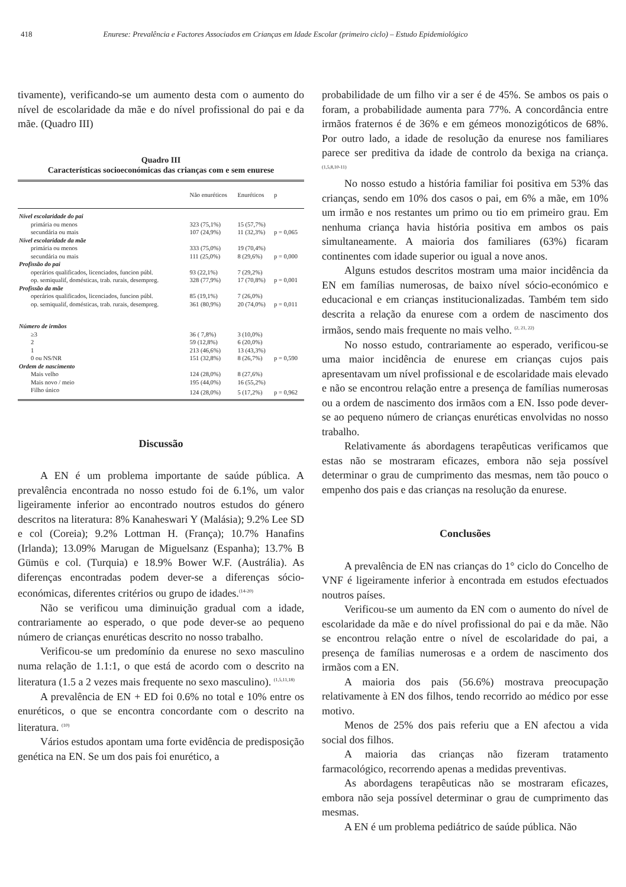418 Enurese: Prevalência e Factores Associados em Crianças em Idade Escolar (primeiro ciclo) – Estudo Epidemiológico
tivamente), verificando-se um aumento desta com o aumento do nível de escolaridade da mãe e do nível profissional do pai e da mãe. (Quadro III)
Quadro III
Características socioeconómicas das crianças com e sem enurese
| | Não enuréticos | Enuréticos | p |
| --- | --- | --- | --- |
| Nível escolaridade do pai | | | |
| primária ou menos | 323 (75,1%) | 15 (57,7%) | |
| secundária ou mais | 107 (24,9%) | 11 (32,3%) | p = 0,065 |
| Nível escolaridade da mãe | | | |
| primária ou menos | 333 (75,0%) | 19 (70,4%) | |
| secundária ou mais | 111 (25,0%) | 8 (29,6%) | p = 0,000 |
| Profissão do pai | | | |
| operários qualificados, licenciados, funcion públ. | 93 (22,1%) | 7 (29,2%) | |
| op. semiqualif, domésticas, trab. rurais, desempreg. | 328 (77,9%) | 17 (70,8%) | p = 0,001 |
| Profissão da mãe | | | |
| operários qualificados, licenciados, funcion públ. | 85 (19,1%) | 7 (26,0%) | |
| op. semiqualif, domésticas, trab. rurais, desempreg. | 361 (80,9%) | 20 (74,0%) | p = 0,011 |
| Número de irmãos | | | |
| ≥3 | 36 ( 7,8%) | 3 (10,0%) | |
| 2 | 59 (12,8%) | 6 (20,0%) | |
| 1 | 213 (46,6%) | 13 (43,3%) | |
| 0 ou NS/NR | 151 (32,8%) | 8 (26,7%) | p = 0,590 |
| Ordem de nascimento | | | |
| Mais velho | 124 (28,0%) | 8 (27,6%) | |
| Mais novo / meio | 195 (44,0%) | 16 (55,2%) | |
| Filho único | 124 (28,0%) | 5 (17,2%) | p = 0,962 |
Discussão
A EN é um problema importante de saúde pública. A prevalência encontrada no nosso estudo foi de 6.1%, um valor ligeiramente inferior ao encontrado noutros estudos do género descritos na literatura: 8% Kanaheswari Y (Malásia); 9.2% Lee SD e col (Coreia); 9.2% Lottman H. (França); 10.7% Hanafins (Irlanda); 13.09% Marugan de Miguelsanz (Espanha); 13.7% B Gümüs e col. (Turquia) e 18.9% Bower W.F. (Austrália). As diferenças encontradas podem dever-se a diferenças sócio-económicas, diferentes critérios ou grupo de idades.<sup>(14-20)</sup>
Não se verificou uma diminuição gradual com a idade, contrariamente ao esperado, o que pode dever-se ao pequeno número de crianças enuréticas descrito no nosso trabalho.
Verificou-se um predomínio da enurese no sexo masculino numa relação de 1.1:1, o que está de acordo com o descrito na literatura (1.5 a 2 vezes mais frequente no sexo masculino). <sup>(1,5,11,18)</sup>
A prevalência de EN + ED foi 0.6% no total e 10% entre os enuréticos, o que se encontra concordante com o descrito na literatura. <sup>(10)</sup>
Vários estudos apontam uma forte evidência de predisposição genética na EN. Se um dos pais foi enurético, a
probabilidade de um filho vir a ser é de 45%. Se ambos os pais o foram, a probabilidade aumenta para 77%. A concordância entre irmãos fraternos é de 36% e em gémeos monozigóticos de 68%. Por outro lado, a idade de resolução da enurese nos familiares parece ser preditiva da idade de controlo da bexiga na criança. <sup>(1,5,8,10-11)</sup>
No nosso estudo a história familiar foi positiva em 53% das crianças, sendo em 10% dos casos o pai, em 6% a mãe, em 10% um irmão e nos restantes um primo ou tio em primeiro grau. Em nenhuma criança havia história positiva em ambos os pais simultaneamente. A maioria dos familiares (63%) ficaram continentes com idade superior ou igual a nove anos.
Alguns estudos descritos mostram uma maior incidência da EN em famílias numerosas, de baixo nível sócio-económico e educacional e em crianças institucionalizadas. Também tem sido descrita a relação da enurese com a ordem de nascimento dos irmãos, sendo mais frequente no mais velho. <sup>(2, 21, 22)</sup>
No nosso estudo, contrariamente ao esperado, verificou-se uma maior incidência de enurese em crianças cujos pais apresentavam um nível profissional e de escolaridade mais elevado e não se encontrou relação entre a presença de famílias numerosas ou a ordem de nascimento dos irmãos com a EN. Isso pode dever-se ao pequeno número de crianças enuréticas envolvidas no nosso trabalho.
Relativamente ás abordagens terapêuticas verificamos que estas não se mostraram eficazes, embora não seja possível determinar o grau de cumprimento das mesmas, nem tão pouco o empenho dos pais e das crianças na resolução da enurese.
Conclusões
A prevalência de EN nas crianças do 1° ciclo do Concelho de VNF é ligeiramente inferior à encontrada em estudos efectuados noutros países.
Verificou-se um aumento da EN com o aumento do nível de escolaridade da mãe e do nível profissional do pai e da mãe. Não se encontrou relação entre o nível de escolaridade do pai, a presença de famílias numerosas e a ordem de nascimento dos irmãos com a EN.
A maioria dos pais (56.6%) mostrava preocupação relativamente à EN dos filhos, tendo recorrido ao médico por esse motivo.
Menos de 25% dos pais referiu que a EN afectou a vida social dos filhos.
A maioria das crianças não fizeram tratamento farmacológico, recorrendo apenas a medidas preventivas.
As abordagens terapêuticas não se mostraram eficazes, embora não seja possível determinar o grau de cumprimento das mesmas.
A EN é um problema pediátrico de saúde pública. Não